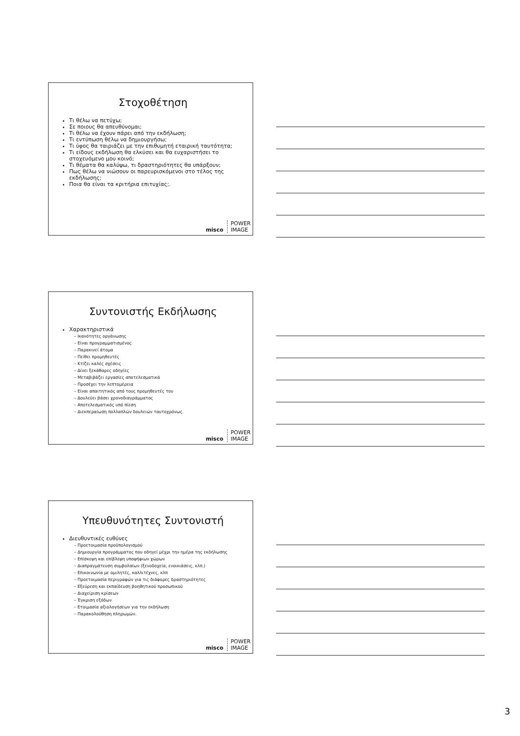Στοχοθέτηση
Τι θέλω να πετύχω;
Σε ποιους θα απευθύνομαι;
Τι θέλω να έχουν πάρει από την εκδήλωση;
Τι εντύπωση θέλω να δημιουργήσω;
Τι ύφος θα ταιριάζει με την επιθυμητή εταιρική ταυτότητα;
Τι είδους εκδήλωση θα ελκύσει και θα ευχαριστήσει το στοχευόμενο μου κοινό;
Τι θέματα θα καλύψω, τι δραστηριότητες θα υπάρξουν;
Πως θέλω να νιώσουν οι παρευρισκόμενοι στο τέλος της εκδήλωσης;
Ποια θα είναι τα κριτήρια επιτυχίας;.
misco POWER
IMAGE
Συντονιστής Εκδήλωσης
Χαρακτηριστικά
– Ικανότητες οργάνωσης
– Είναι προγραμματισμένος
– Παρακινεί άτομα
– Πείθει προμηθευτές
– Κτίζει καλές σχέσεις
– Δίνει ξεκάθαρες οδηγίες
– Μεταβιβάζει εργασίες αποτελεσματικά
– Προσέχει την λεπτομέρεια
– Είναι απαιτητικός από τους προμηθευτές του
– Δουλεύει βάσει χρονοδιαγράμματος
– Αποτελεσματικός υπό πίεση
– Διεκπεραίωση πολλαπλών δουλειών ταυτοχρόνως.
misco POWER
IMAGE
Υπευθυνότητες Συντονιστή
Διευθυντικές ευθύνες
– Προετοιμασία προϋπολογισμού
– Δημιουργία προγράμματος που οδηγεί μέχρι την ημέρα της εκδήλωσης
– Επίσκεψη και επίβλεψη υποψήφιων χώρων
– Διαπραγμάτευση συμβολαίων (ξενοδοχεία, ενοικιάσεις, κλπ.)
– Επικοινωνία με ομιλητές, καλλιτέχνες, κλπ
– Προετοιμασία περιγραφών για τις διάφορες δραστηριότητες
– Εξεύρεση και εκπαίδευση βοηθητικού προσωπικού
– Διαχείριση κρίσεων
– Έγκριση εξόδων
– Ετοιμασία αξιολογήσεων για την εκδήλωση
– Παρακολούθηση πληρωμών.
misco POWER
IMAGE
3